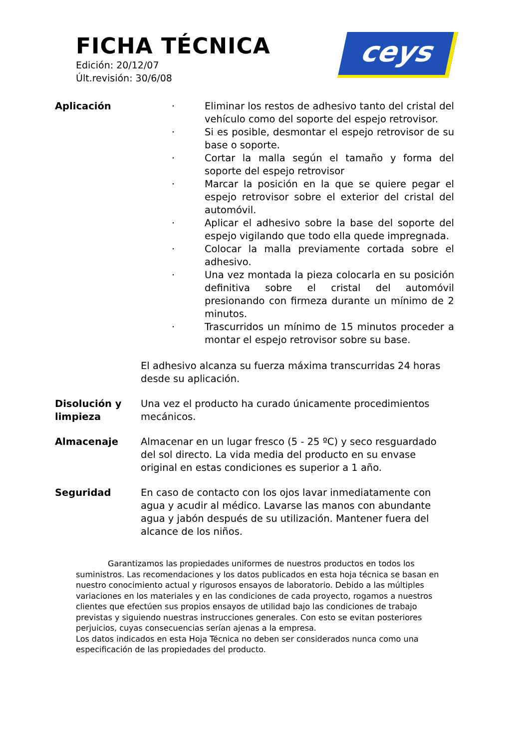FICHA TÉCNICA
Edición: 20/12/07
Últ.revisión: 30/6/08
ceys
Aplicación · Eliminar los restos de adhesivo tanto del cristal del vehículo como del soporte del espejo retrovisor.
· Si es posible, desmontar el espejo retrovisor de su base o soporte.
· Cortar la malla según el tamaño y forma del soporte del espejo retrovisor
· Marcar la posición en la que se quiere pegar el espejo retrovisor sobre el exterior del cristal del automóvil.
· Aplicar el adhesivo sobre la base del soporte del espejo vigilando que todo ella quede impregnada.
· Colocar la malla previamente cortada sobre el adhesivo.
· Una vez montada la pieza colocarla en su posición definitiva sobre el cristal del automóvil presionando con firmeza durante un mínimo de 2 minutos.
· Trascurridos un mínimo de 15 minutos proceder a montar el espejo retrovisor sobre su base.
El adhesivo alcanza su fuerza máxima transcurridas 24 horas desde su aplicación.
Disolución y limpieza
Una vez el producto ha curado únicamente procedimientos mecánicos.
Almacenaje Almacenar en un lugar fresco (5 - 25 ºC) y seco resguardado del sol directo. La vida media del producto en su envase original en estas condiciones es superior a 1 año.
Seguridad En caso de contacto con los ojos lavar inmediatamente con agua y acudir al médico. Lavarse las manos con abundante agua y jabón después de su utilización. Mantener fuera del alcance de los niños.
Garantizamos las propiedades uniformes de nuestros productos en todos los suministros. Las recomendaciones y los datos publicados en esta hoja técnica se basan en nuestro conocimiento actual y rigurosos ensayos de laboratorio. Debido a las múltiples variaciones en los materiales y en las condiciones de cada proyecto, rogamos a nuestros clientes que efectúen sus propios ensayos de utilidad bajo las condiciones de trabajo previstas y siguiendo nuestras instrucciones generales. Con esto se evitan posteriores perjuicios, cuyas consecuencias serían ajenas a la empresa.
Los datos indicados en esta Hoja Técnica no deben ser considerados nunca como una especificación de las propiedades del producto.